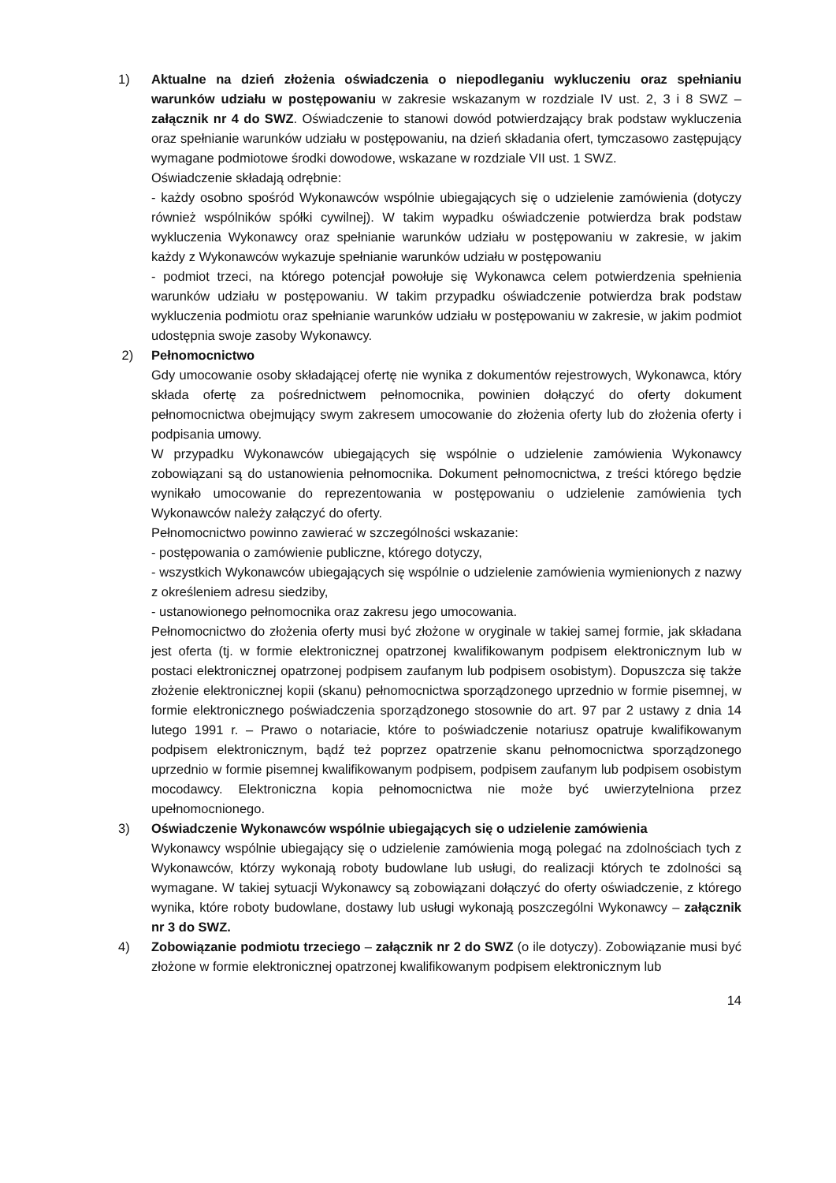1) Aktualne na dzień złożenia oświadczenia o niepodleganiu wykluczeniu oraz spełnianiu warunków udziału w postępowaniu w zakresie wskazanym w rozdziale IV ust. 2, 3 i 8 SWZ – załącznik nr 4 do SWZ. Oświadczenie to stanowi dowód potwierdzający brak podstaw wykluczenia oraz spełnianie warunków udziału w postępowaniu, na dzień składania ofert, tymczasowo zastępujący wymagane podmiotowe środki dowodowe, wskazane w rozdziale VII ust. 1 SWZ.
Oświadczenie składają odrębnie:
- każdy osobno spośród Wykonawców wspólnie ubiegających się o udzielenie zamówienia (dotyczy również wspólników spółki cywilnej). W takim wypadku oświadczenie potwierdza brak podstaw wykluczenia Wykonawcy oraz spełnianie warunków udziału w postępowaniu w zakresie, w jakim każdy z Wykonawców wykazuje spełnianie warunków udziału w postępowaniu
- podmiot trzeci, na którego potencjał powołuje się Wykonawca celem potwierdzenia spełnienia warunków udziału w postępowaniu. W takim przypadku oświadczenie potwierdza brak podstaw wykluczenia podmiotu oraz spełnianie warunków udziału w postępowaniu w zakresie, w jakim podmiot udostępnia swoje zasoby Wykonawcy.
2) Pełnomocnictwo
Gdy umocowanie osoby składającej ofertę nie wynika z dokumentów rejestrowych, Wykonawca, który składa ofertę za pośrednictwem pełnomocnika, powinien dołączyć do oferty dokument pełnomocnictwa obejmujący swym zakresem umocowanie do złożenia oferty lub do złożenia oferty i podpisania umowy.
W przypadku Wykonawców ubiegających się wspólnie o udzielenie zamówienia Wykonawcy zobowiązani są do ustanowienia pełnomocnika. Dokument pełnomocnictwa, z treści którego będzie wynikało umocowanie do reprezentowania w postępowaniu o udzielenie zamówienia tych Wykonawców należy załączyć do oferty.
Pełnomocnictwo powinno zawierać w szczególności wskazanie:
- postępowania o zamówienie publiczne, którego dotyczy,
- wszystkich Wykonawców ubiegających się wspólnie o udzielenie zamówienia wymienionych z nazwy z określeniem adresu siedziby,
- ustanowionego pełnomocnika oraz zakresu jego umocowania.
Pełnomocnictwo do złożenia oferty musi być złożone w oryginale w takiej samej formie, jak składana jest oferta (tj. w formie elektronicznej opatrzonej kwalifikowanym podpisem elektronicznym lub w postaci elektronicznej opatrzonej podpisem zaufanym lub podpisem osobistym). Dopuszcza się także złożenie elektronicznej kopii (skanu) pełnomocnictwa sporządzonego uprzednio w formie pisemnej, w formie elektronicznego poświadczenia sporządzonego stosownie do art. 97 par 2 ustawy z dnia 14 lutego 1991 r. – Prawo o notariacie, które to poświadczenie notariusz opatruje kwalifikowanym podpisem elektronicznym, bądź też poprzez opatrzenie skanu pełnomocnictwa sporządzonego uprzednio w formie pisemnej kwalifikowanym podpisem, podpisem zaufanym lub podpisem osobistym mocodawcy. Elektroniczna kopia pełnomocnictwa nie może być uwierzytelniona przez upełnomocnionego.
3) Oświadczenie Wykonawców wspólnie ubiegających się o udzielenie zamówienia
Wykonawcy wspólnie ubiegający się o udzielenie zamówienia mogą polegać na zdolnościach tych z Wykonawców, którzy wykonają roboty budowlane lub usługi, do realizacji których te zdolności są wymagane. W takiej sytuacji Wykonawcy są zobowiązani dołączyć do oferty oświadczenie, z którego wynika, które roboty budowlane, dostawy lub usługi wykonają poszczególni Wykonawcy – załącznik nr 3 do SWZ.
4) Zobowiązanie podmiotu trzeciego – załącznik nr 2 do SWZ (o ile dotyczy). Zobowiązanie musi być złożone w formie elektronicznej opatrzonej kwalifikowanym podpisem elektronicznym lub
14